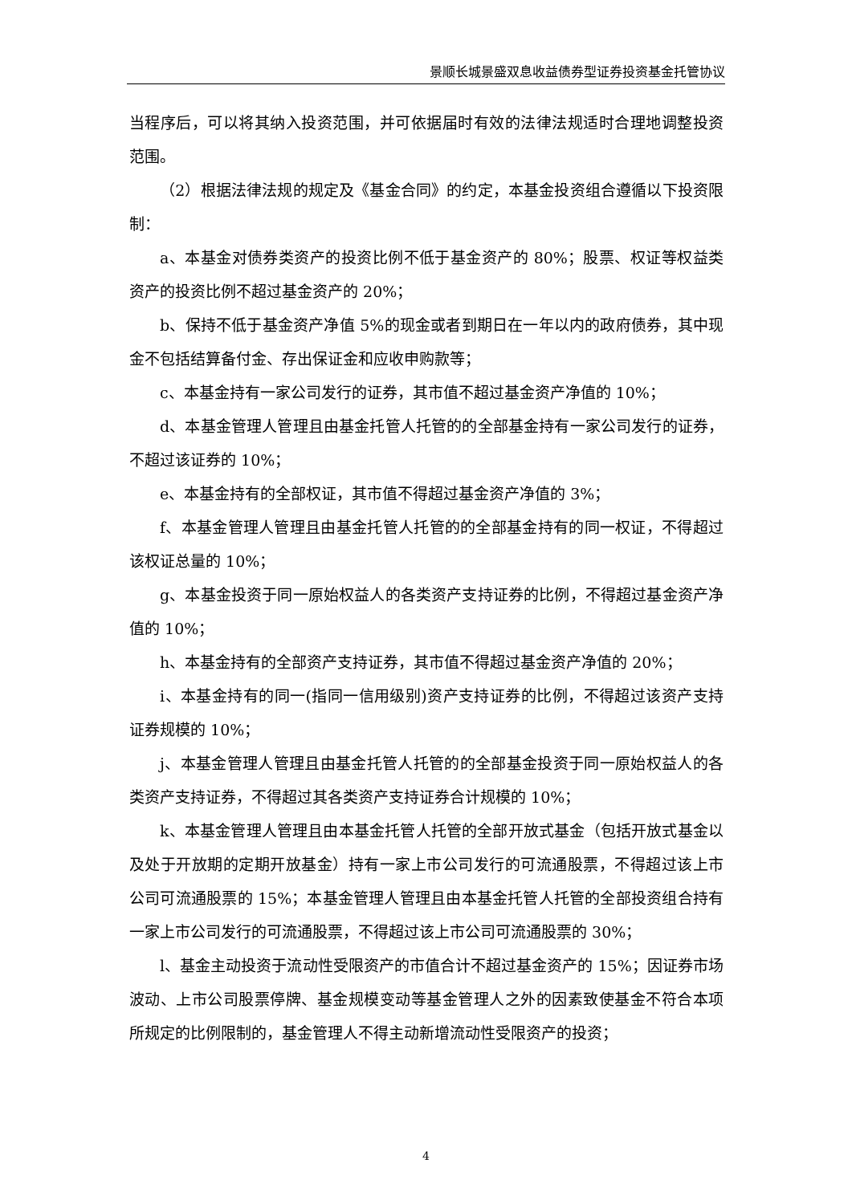景顺长城景盛双息收益债券型证券投资基金托管协议
当程序后，可以将其纳入投资范围，并可依据届时有效的法律法规适时合理地调整投资范围。
（2）根据法律法规的规定及《基金合同》的约定，本基金投资组合遵循以下投资限制：
a、本基金对债券类资产的投资比例不低于基金资产的 80%；股票、权证等权益类资产的投资比例不超过基金资产的 20%；
b、保持不低于基金资产净值 5%的现金或者到期日在一年以内的政府债券，其中现金不包括结算备付金、存出保证金和应收申购款等；
c、本基金持有一家公司发行的证券，其市值不超过基金资产净值的 10%；
d、本基金管理人管理且由基金托管人托管的的全部基金持有一家公司发行的证券，不超过该证券的 10%；
e、本基金持有的全部权证，其市值不得超过基金资产净值的 3%；
f、本基金管理人管理且由基金托管人托管的的全部基金持有的同一权证，不得超过该权证总量的 10%；
g、本基金投资于同一原始权益人的各类资产支持证券的比例，不得超过基金资产净值的 10%；
h、本基金持有的全部资产支持证券，其市值不得超过基金资产净值的 20%；
i、本基金持有的同一(指同一信用级别)资产支持证券的比例，不得超过该资产支持证券规模的 10%；
j、本基金管理人管理且由基金托管人托管的的全部基金投资于同一原始权益人的各类资产支持证券，不得超过其各类资产支持证券合计规模的 10%；
k、本基金管理人管理且由本基金托管人托管的全部开放式基金（包括开放式基金以及处于开放期的定期开放基金）持有一家上市公司发行的可流通股票，不得超过该上市公司可流通股票的 15%；本基金管理人管理且由本基金托管人托管的全部投资组合持有一家上市公司发行的可流通股票，不得超过该上市公司可流通股票的 30%；
l、基金主动投资于流动性受限资产的市值合计不超过基金资产的 15%；因证券市场波动、上市公司股票停牌、基金规模变动等基金管理人之外的因素致使基金不符合本项所规定的比例限制的，基金管理人不得主动新增流动性受限资产的投资；
4